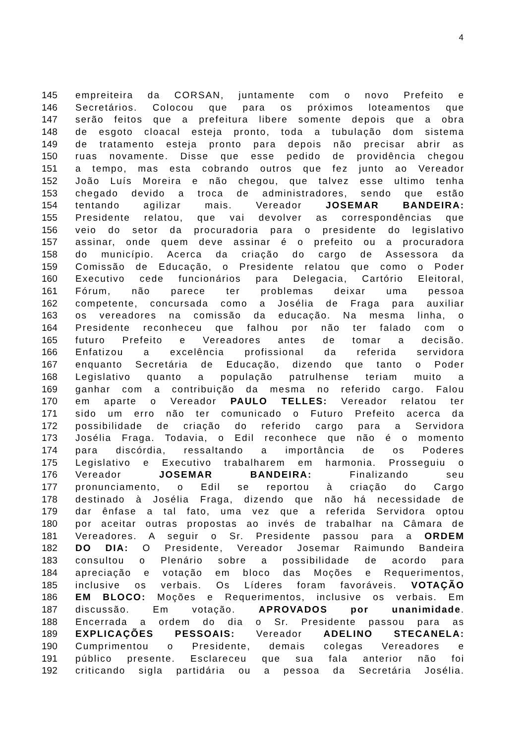4
145 empreiteira da CORSAN, juntamente com o novo Prefeito e
146 Secretários. Colocou que para os próximos loteamentos que
147 serão feitos que a prefeitura libere somente depois que a obra
148 de esgoto cloacal esteja pronto, toda a tubulação dom sistema
149 de tratamento esteja pronto para depois não precisar abrir as
150 ruas novamente. Disse que esse pedido de providência chegou
151 a tempo, mas esta cobrando outros que fez junto ao Vereador
152 João Luís Moreira e não chegou, que talvez esse ultimo tenha
153 chegado devido a troca de administradores, sendo que estão
154 tentando agilizar mais. Vereador JOSEMAR BANDEIRA:
155 Presidente relatou, que vai devolver as correspondências que
156 veio do setor da procuradoria para o presidente do legislativo
157 assinar, onde quem deve assinar é o prefeito ou a procuradora
158 do município. Acerca da criação do cargo de Assessora da
159 Comissão de Educação, o Presidente relatou que como o Poder
160 Executivo cede funcionários para Delegacia, Cartório Eleitoral,
161 Fórum, não parece ter problemas deixar uma pessoa
162 competente, concursada como a Josélia de Fraga para auxiliar
163 os vereadores na comissão da educação. Na mesma linha, o
164 Presidente reconheceu que falhou por não ter falado com o
165 futuro Prefeito e Vereadores antes de tomar a decisão.
166 Enfatizou a excelência profissional da referida servidora
167 enquanto Secretária de Educação, dizendo que tanto o Poder
168 Legislativo quanto a população patrulhense teriam muito a
169 ganhar com a contribuição da mesma no referido cargo. Falou
170 em aparte o Vereador PAULO TELLES: Vereador relatou ter
171 sido um erro não ter comunicado o Futuro Prefeito acerca da
172 possibilidade de criação do referido cargo para a Servidora
173 Josélia Fraga. Todavia, o Edil reconhece que não é o momento
174 para discórdia, ressaltando a importância de os Poderes
175 Legislativo e Executivo trabalharem em harmonia. Prosseguiu o
176 Vereador JOSEMAR BANDEIRA: Finalizando seu
177 pronunciamento, o Edil se reportou à criação do Cargo
178 destinado à Josélia Fraga, dizendo que não há necessidade de
179 dar ênfase a tal fato, uma vez que a referida Servidora optou
180 por aceitar outras propostas ao invés de trabalhar na Câmara de
181 Vereadores. A seguir o Sr. Presidente passou para a ORDEM
182 DO DIA: O Presidente, Vereador Josemar Raimundo Bandeira
183 consultou o Plenário sobre a possibilidade de acordo para
184 apreciação e votação em bloco das Moções e Requerimentos,
185 inclusive os verbais. Os Líderes foram favoráveis. VOTAÇÃO
186 EM BLOCO: Moções e Requerimentos, inclusive os verbais. Em
187 discussão. Em votação. APROVADOS por unanimidade.
188 Encerrada a ordem do dia o Sr. Presidente passou para as
189 EXPLICAÇÕES PESSOAIS: Vereador ADELINO STECANELA:
190 Cumprimentou o Presidente, demais colegas Vereadores e
191 público presente. Esclareceu que sua fala anterior não foi
192 criticando sigla partidária ou a pessoa da Secretária Josélia.